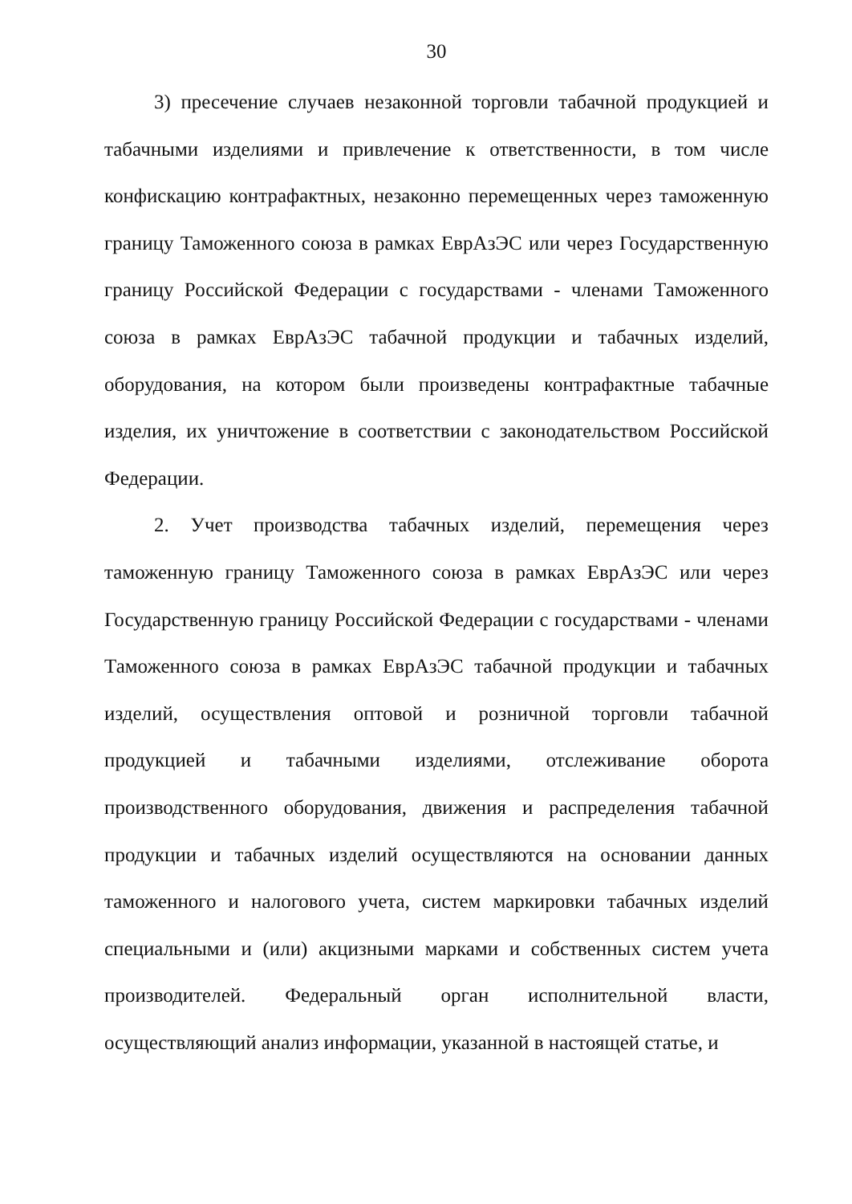30
3) пресечение случаев незаконной торговли табачной продукцией и табачными изделиями и привлечение к ответственности, в том числе конфискацию контрафактных, незаконно перемещенных через таможенную границу Таможенного союза в рамках ЕврАзЭС или через Государственную границу Российской Федерации с государствами - членами Таможенного союза в рамках ЕврАзЭС табачной продукции и табачных изделий, оборудования, на котором были произведены контрафактные табачные изделия, их уничтожение в соответствии с законодательством Российской Федерации.
2. Учет производства табачных изделий, перемещения через таможенную границу Таможенного союза в рамках ЕврАзЭС или через Государственную границу Российской Федерации с государствами - членами Таможенного союза в рамках ЕврАзЭС табачной продукции и табачных изделий, осуществления оптовой и розничной торговли табачной продукцией и табачными изделиями, отслеживание оборота производственного оборудования, движения и распределения табачной продукции и табачных изделий осуществляются на основании данных таможенного и налогового учета, систем маркировки табачных изделий специальными и (или) акцизными марками и собственных систем учета производителей. Федеральный орган исполнительной власти, осуществляющий анализ информации, указанной в настоящей статье, и